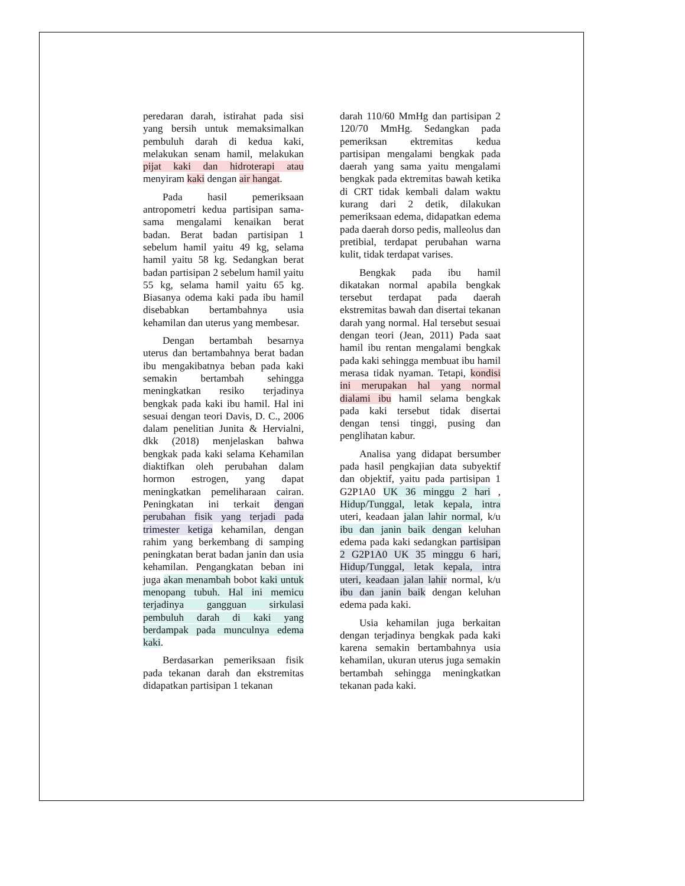peredaran darah, istirahat pada sisi yang bersih untuk memaksimalkan pembuluh darah di kedua kaki, melakukan senam hamil, melakukan pijat kaki dan hidroterapi atau menyiram kaki dengan air hangat.
Pada hasil pemeriksaan antropometri kedua partisipan sama-sama mengalami kenaikan berat badan. Berat badan partisipan 1 sebelum hamil yaitu 49 kg, selama hamil yaitu 58 kg. Sedangkan berat badan partisipan 2 sebelum hamil yaitu 55 kg, selama hamil yaitu 65 kg. Biasanya odema kaki pada ibu hamil disebabkan bertambahnya usia kehamilan dan uterus yang membesar.
Dengan bertambah besarnya uterus dan bertambahnya berat badan ibu mengakibatnya beban pada kaki semakin bertambah sehingga meningkatkan resiko terjadinya bengkak pada kaki ibu hamil. Hal ini sesuai dengan teori Davis, D. C., 2006 dalam penelitian Junita & Hervialni, dkk (2018) menjelaskan bahwa bengkak pada kaki selama Kehamilan diaktifkan oleh perubahan dalam hormon estrogen, yang dapat meningkatkan pemeliharaan cairan. Peningkatan ini terkait dengan perubahan fisik yang terjadi pada trimester ketiga kehamilan, dengan rahim yang berkembang di samping peningkatan berat badan janin dan usia kehamilan. Pengangkatan beban ini juga akan menambah bobot kaki untuk menopang tubuh. Hal ini memicu terjadinya gangguan sirkulasi pembuluh darah di kaki yang berdampak pada munculnya edema kaki.
Berdasarkan pemeriksaan fisik pada tekanan darah dan ekstremitas didapatkan partisipan 1 tekanan
darah 110/60 MmHg dan partisipan 2 120/70 MmHg. Sedangkan pada pemeriksan ektremitas kedua partisipan mengalami bengkak pada daerah yang sama yaitu mengalami bengkak pada ektremitas bawah ketika di CRT tidak kembali dalam waktu kurang dari 2 detik, dilakukan pemeriksaan edema, didapatkan edema pada daerah dorso pedis, malleolus dan pretibial, terdapat perubahan warna kulit, tidak terdapat varises.
Bengkak pada ibu hamil dikatakan normal apabila bengkak tersebut terdapat pada daerah ekstremitas bawah dan disertai tekanan darah yang normal. Hal tersebut sesuai dengan teori (Jean, 2011) Pada saat hamil ibu rentan mengalami bengkak pada kaki sehingga membuat ibu hamil merasa tidak nyaman. Tetapi, kondisi ini merupakan hal yang normal dialami ibu hamil selama bengkak pada kaki tersebut tidak disertai dengan tensi tinggi, pusing dan penglihatan kabur.
Analisa yang didapat bersumber pada hasil pengkajian data subyektif dan objektif, yaitu pada partisipan 1 G2P1A0 UK 36 minggu 2 hari , Hidup/Tunggal, letak kepala, intra uteri, keadaan jalan lahir normal, k/u ibu dan janin baik dengan keluhan edema pada kaki sedangkan partisipan 2 G2P1A0 UK 35 minggu 6 hari, Hidup/Tunggal, letak kepala, intra uteri, keadaan jalan lahir normal, k/u ibu dan janin baik dengan keluhan edema pada kaki.
Usia kehamilan juga berkaitan dengan terjadinya bengkak pada kaki karena semakin bertambahnya usia kehamilan, ukuran uterus juga semakin bertambah sehingga meningkatkan tekanan pada kaki.